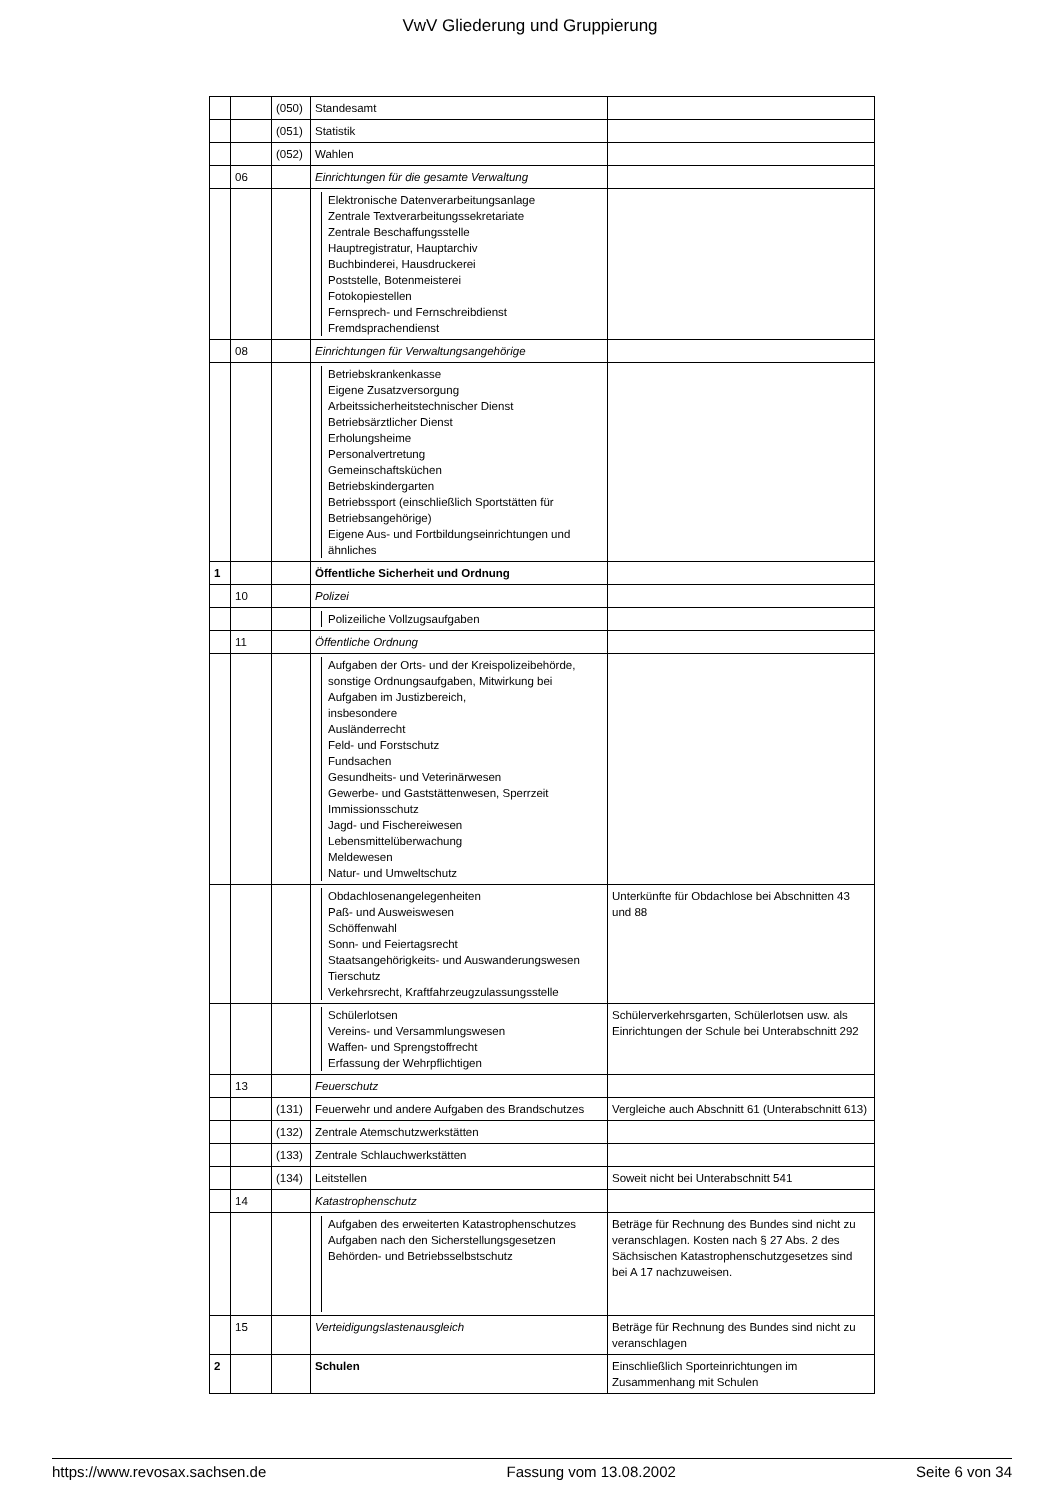VwV Gliederung und Gruppierung
| | | (050) | Standesamt | |
| | | (051) | Statistik | |
| | | (052) | Wahlen | |
| | 06 | | Einrichtungen für die gesamte Verwaltung | |
| | | | Elektronische Datenverarbeitungsanlage Zentrale Textverarbeitungssekretariate Zentrale Beschaffungsstelle Hauptregistratur, Hauptarchiv Buchbinderei, Hausdruckerei Poststelle, Botenmeisterei Fotokopiestellen Fernsprech- und Fernschreibdienst Fremdsprachendienst | |
| | 08 | | Einrichtungen für Verwaltungsangehörige | |
| | | | Betriebskrankenkasse Eigene Zusatzversorgung Arbeitssicherheitstechnischer Dienst Betriebsärztlicher Dienst Erholungsheime Personalvertretung Gemeinschaftsküchen Betriebskindergarten Betriebssport (einschließlich Sportstätten für Betriebsangehörige) Eigene Aus- und Fortbildungseinrichtungen und ähnliches | |
| 1 | | | Öffentliche Sicherheit und Ordnung | |
| | 10 | | Polizei | |
| | | | Polizeiliche Vollzugsaufgaben | |
| | 11 | | Öffentliche Ordnung | |
| | | | Aufgaben der Orts- und der Kreispolizeibehörde, sonstige Ordnungsaufgaben, Mitwirkung bei Aufgaben im Justizbereich, insbesondere Ausländerrecht Feld- und Forstschutz Fundsachen Gesundheits- und Veterinärwesen Gewerbe- und Gaststättenwesen, Sperrzeit Immissionsschutz Jagd- und Fischereiwesen Lebensmittelüberwachung Meldewesen Natur- und Umweltschutz | |
| | | | Obdachlosenangelegenheiten Paß- und Ausweiswesen Schöffenwahl Sonn- und Feiertagsrecht Staatsangehörigkeits- und Auswanderungswesen Tierschutz Verkehrsrecht, Kraftfahrzeugzulassungsstelle | Unterkünfte für Obdachlose bei Abschnitten 43 und 88 |
| | | | Schülerlotsen Vereins- und Versammlungswesen Waffen- und Sprengstoffrecht Erfassung der Wehrpflichtigen | Schülerverkehrsgarten, Schülerlotsen usw. als Einrichtungen der Schule bei Unterabschnitt 292 |
| | 13 | | Feuerschutz | |
| | | (131) | Feuerwehr und andere Aufgaben des Brandschutzes | Vergleiche auch Abschnitt 61 (Unterabschnitt 613) |
| | | (132) | Zentrale Atemschutzwerkstätten | |
| | | (133) | Zentrale Schlauchwerkstätten | |
| | | (134) | Leitstellen | Soweit nicht bei Unterabschnitt 541 |
| | 14 | | Katastrophenschutz | |
| | | | Aufgaben des erweiterten Katastrophenschutzes Aufgaben nach den Sicherstellungsgesetzen Behörden- und Betriebsselbstschutz | Beträge für Rechnung des Bundes sind nicht zu veranschlagen. Kosten nach § 27 Abs. 2 des Sächsischen Katastrophenschutzgesetzes sind bei A 17 nachzuweisen. |
| | 15 | | Verteidigungslastenausgleich | Beträge für Rechnung des Bundes sind nicht zu veranschlagen |
| 2 | | | Schulen | Einschließlich Sporteinrichtungen im Zusammenhang mit Schulen |
https://www.revosax.sachsen.de Fassung vom 13.08.2002 Seite 6 von 34